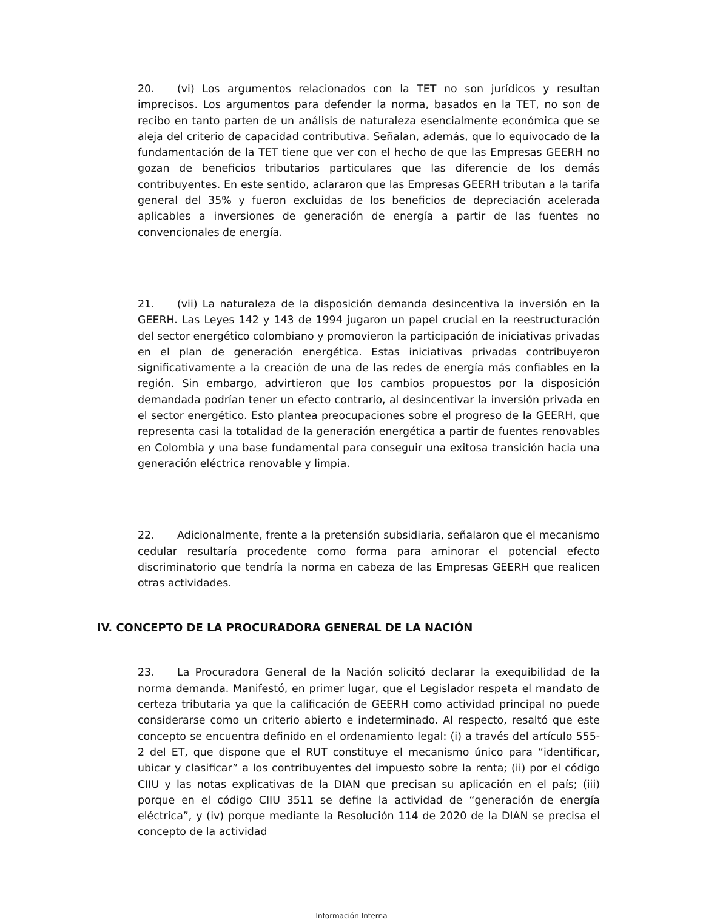20. (vi) Los argumentos relacionados con la TET no son jurídicos y resultan imprecisos. Los argumentos para defender la norma, basados en la TET, no son de recibo en tanto parten de un análisis de naturaleza esencialmente económica que se aleja del criterio de capacidad contributiva. Señalan, además, que lo equivocado de la fundamentación de la TET tiene que ver con el hecho de que las Empresas GEERH no gozan de beneficios tributarios particulares que las diferencie de los demás contribuyentes. En este sentido, aclararon que las Empresas GEERH tributan a la tarifa general del 35% y fueron excluidas de los beneficios de depreciación acelerada aplicables a inversiones de generación de energía a partir de las fuentes no convencionales de energía.
21. (vii) La naturaleza de la disposición demanda desincentiva la inversión en la GEERH. Las Leyes 142 y 143 de 1994 jugaron un papel crucial en la reestructuración del sector energético colombiano y promovieron la participación de iniciativas privadas en el plan de generación energética. Estas iniciativas privadas contribuyeron significativamente a la creación de una de las redes de energía más confiables en la región. Sin embargo, advirtieron que los cambios propuestos por la disposición demandada podrían tener un efecto contrario, al desincentivar la inversión privada en el sector energético. Esto plantea preocupaciones sobre el progreso de la GEERH, que representa casi la totalidad de la generación energética a partir de fuentes renovables en Colombia y una base fundamental para conseguir una exitosa transición hacia una generación eléctrica renovable y limpia.
22. Adicionalmente, frente a la pretensión subsidiaria, señalaron que el mecanismo cedular resultaría procedente como forma para aminorar el potencial efecto discriminatorio que tendría la norma en cabeza de las Empresas GEERH que realicen otras actividades.
IV. CONCEPTO DE LA PROCURADORA GENERAL DE LA NACIÓN
23. La Procuradora General de la Nación solicitó declarar la exequibilidad de la norma demanda. Manifestó, en primer lugar, que el Legislador respeta el mandato de certeza tributaria ya que la calificación de GEERH como actividad principal no puede considerarse como un criterio abierto e indeterminado. Al respecto, resaltó que este concepto se encuentra definido en el ordenamiento legal: (i) a través del artículo 555-2 del ET, que dispone que el RUT constituye el mecanismo único para “identificar, ubicar y clasificar” a los contribuyentes del impuesto sobre la renta; (ii) por el código CIIU y las notas explicativas de la DIAN que precisan su aplicación en el país; (iii) porque en el código CIIU 3511 se define la actividad de “generación de energía eléctrica”, y (iv) porque mediante la Resolución 114 de 2020 de la DIAN se precisa el concepto de la actividad
Información Interna